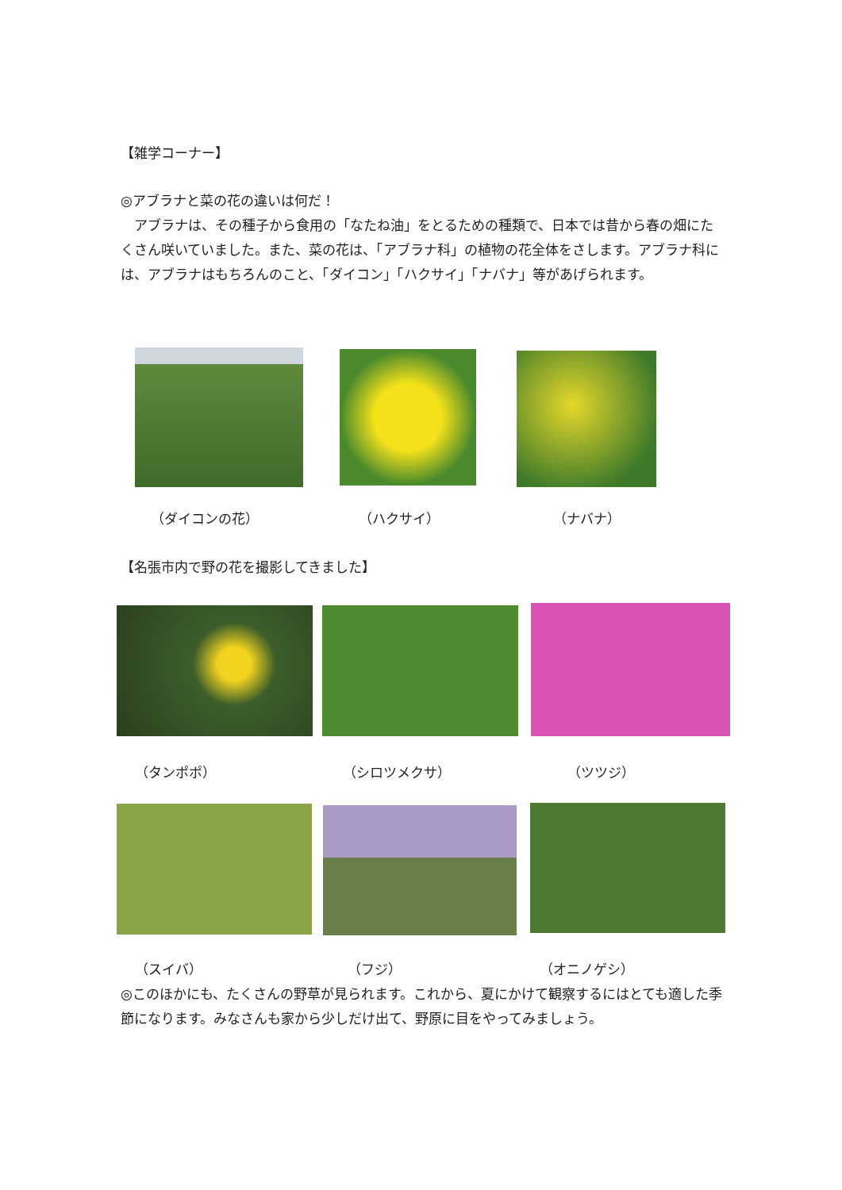【雑学コーナー】
◎アブラナと菜の花の違いは何だ！
　アブラナは、その種子から食用の「なたね油」をとるための種類で、日本では昔から春の畑にたくさん咲いていました。また、菜の花は、「アブラナ科」の植物の花全体をさします。アブラナ科には、アブラナはもちろんのこと、「ダイコン」「ハクサイ」「ナバナ」等があげられます。
（ダイコンの花） （ハクサイ） （ナバナ）
【名張市内で野の花を撮影してきました】
（タンポポ） （シロツメクサ） （ツツジ）
（スイバ） （フジ） （オニノゲシ）
◎このほかにも、たくさんの野草が見られます。これから、夏にかけて観察するにはとても適した季節になります。みなさんも家から少しだけ出て、野原に目をやってみましょう。